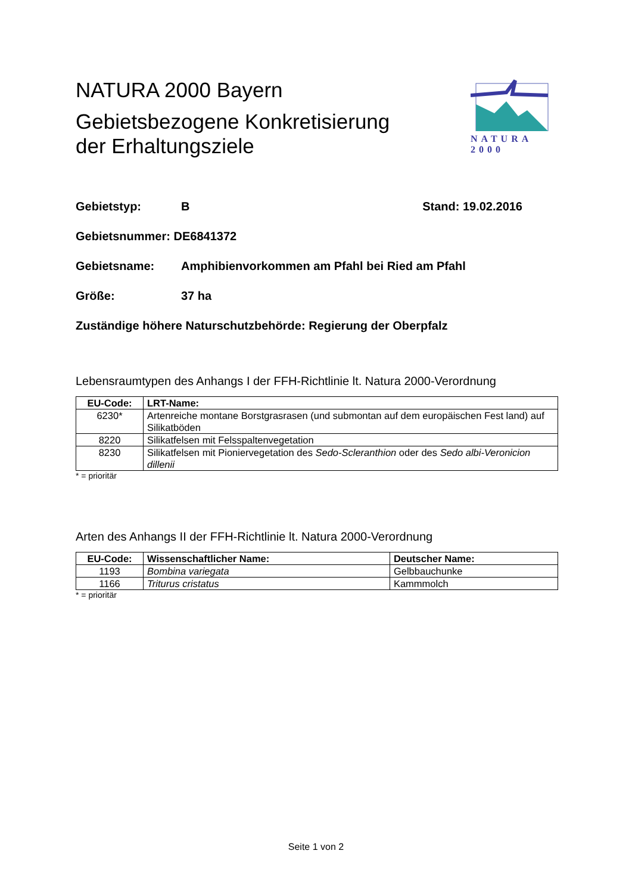NATURA 2000 Bayern
Gebietsbezogene Konkretisierung
der Erhaltungsziele
NATURA 2000
Gebietstyp: B Stand: 19.02.2016
Gebietsnummer: DE6841372
Gebietsname: Amphibienvorkommen am Pfahl bei Ried am Pfahl
Größe: 37 ha
Zuständige höhere Naturschutzbehörde: Regierung der Oberpfalz
Lebensraumtypen des Anhangs I der FFH-Richtlinie lt. Natura 2000-Verordnung
| EU-Code: | LRT-Name: |
| --- | --- |
| 6230* | Artenreiche montane Borstgrasrasen (und submontan auf dem europäischen Fest land) auf Silikatböden |
| 8220 | Silikatfelsen mit Felsspaltenvegetation |
| 8230 | Silikatfelsen mit Pioniervegetation des Sedo-Scleranthion oder des Sedo albi-Veronicion dillenii |
* = prioritär
Arten des Anhangs II der FFH-Richtlinie lt. Natura 2000-Verordnung
| EU-Code: | Wissenschaftlicher Name: | Deutscher Name: |
| --- | --- | --- |
| 1193 | Bombina variegata | Gelbbauchunke |
| 1166 | Triturus cristatus | Kammmolch |
* = prioritär
Seite 1 von 2